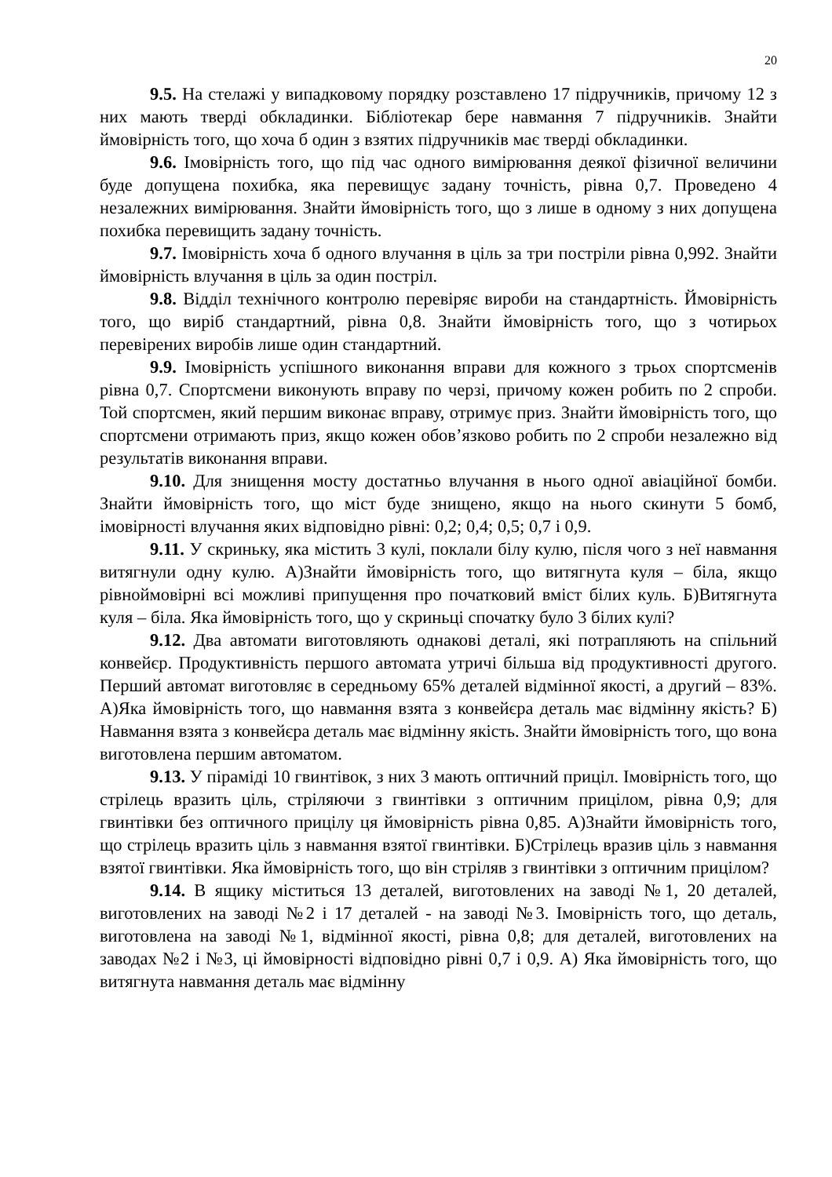20
9.5. На стелажі у випадковому порядку розставлено 17 підручників, причому 12 з них мають тверді обкладинки. Бібліотекар бере навмання 7 підручників. Знайти ймовірність того, що хоча б один з взятих підручників має тверді обкладинки.
9.6. Імовірність того, що під час одного вимірювання деякої фізичної величини буде допущена похибка, яка перевищує задану точність, рівна 0,7. Проведено 4 незалежних вимірювання. Знайти ймовірність того, що з лише в одному з них допущена похибка перевищить задану точність.
9.7. Імовірність хоча б одного влучання в ціль за три постріли рівна 0,992. Знайти ймовірність влучання в ціль за один постріл.
9.8. Відділ технічного контролю перевіряє вироби на стандартність. Ймовірність того, що виріб стандартний, рівна 0,8. Знайти ймовірність того, що з чотирьох перевірених виробів лише один стандартний.
9.9. Імовірність успішного виконання вправи для кожного з трьох спортсменів рівна 0,7. Спортсмени виконують вправу по черзі, причому кожен робить по 2 спроби. Той спортсмен, який першим виконає вправу, отримує приз. Знайти ймовірність того, що спортсмени отримають приз, якщо кожен обов’язково робить по 2 спроби незалежно від результатів виконання вправи.
9.10. Для знищення мосту достатньо влучання в нього одної авіаційної бомби. Знайти ймовірність того, що міст буде знищено, якщо на нього скинути 5 бомб, імовірності влучання яких відповідно рівні: 0,2; 0,4; 0,5; 0,7 і 0,9.
9.11. У скриньку, яка містить 3 кулі, поклали білу кулю, після чого з неї навмання витягнули одну кулю. А)Знайти ймовірність того, що витягнута куля – біла, якщо рівноймовірні всі можливі припущення про початковий вміст білих куль. Б)Витягнута куля – біла. Яка ймовірність того, що у скриньці спочатку було 3 білих кулі?
9.12. Два автомати виготовляють однакові деталі, які потрапляють на спільний конвейєр. Продуктивність першого автомата утричі більша від продуктивності другого. Перший автомат виготовляє в середньому 65% деталей відмінної якості, а другий – 83%. А)Яка ймовірність того, що навмання взята з конвейєра деталь має відмінну якість? Б) Навмання взята з конвейєра деталь має відмінну якість. Знайти ймовірність того, що вона виготовлена першим автоматом.
9.13. У піраміді 10 гвинтівок, з них 3 мають оптичний приціл. Імовірність того, що стрілець вразить ціль, стріляючи з гвинтівки з оптичним прицілом, рівна 0,9; для гвинтівки без оптичного прицілу ця ймовірність рівна 0,85. А)Знайти ймовірність того, що стрілець вразить ціль з навмання взятої гвинтівки. Б)Стрілець вразив ціль з навмання взятої гвинтівки. Яка ймовірність того, що він стріляв з гвинтівки з оптичним прицілом?
9.14. В ящику міститься 13 деталей, виготовлених на заводі №1, 20 деталей, виготовлених на заводі №2 і 17 деталей - на заводі №3. Імовірність того, що деталь, виготовлена на заводі №1, відмінної якості, рівна 0,8; для деталей, виготовлених на заводах №2 і №3, ці ймовірності відповідно рівні 0,7 і 0,9. А) Яка ймовірність того, що витягнута навмання деталь має відмінну